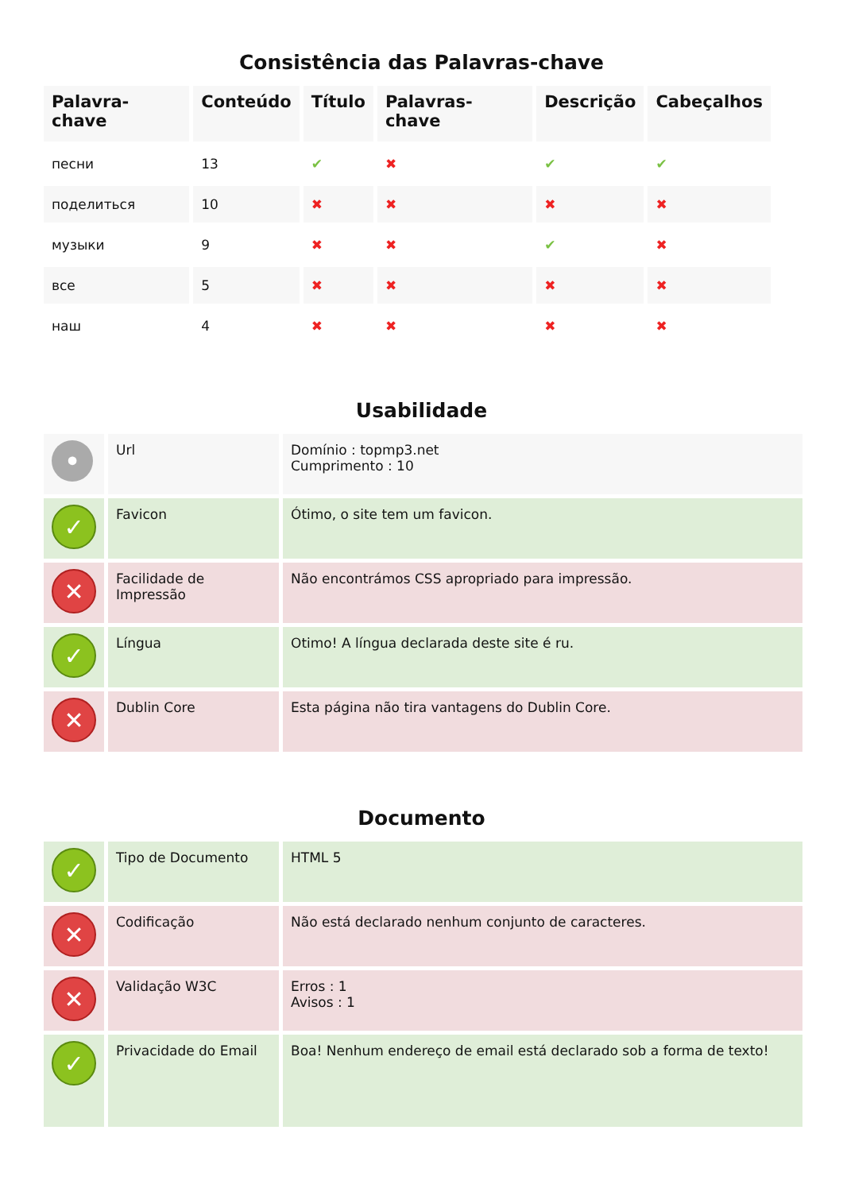Consistência das Palavras-chave
| Palavra-chave | Conteúdo | Título | Palavras-chave | Descrição | Cabeçalhos |
| --- | --- | --- | --- | --- | --- |
| песни | 13 | ✔ | ✖ | ✔ | ✔ |
| поделиться | 10 | ✖ | ✖ | ✖ | ✖ |
| музыки | 9 | ✖ | ✖ | ✔ | ✖ |
| все | 5 | ✖ | ✖ | ✖ | ✖ |
| наш | 4 | ✖ | ✖ | ✖ | ✖ |
Usabilidade
| • | Url | Domínio : topmp3.net Cumprimento : 10 |
| ✓ | Favicon | Ótimo, o site tem um favicon. |
| ✕ | Facilidade de Impressão | Não encontrámos CSS apropriado para impressão. |
| ✓ | Língua | Otimo! A língua declarada deste site é ru. |
| ✕ | Dublin Core | Esta página não tira vantagens do Dublin Core. |
Documento
| ✓ | Tipo de Documento | HTML 5 |
| ✕ | Codificação | Não está declarado nenhum conjunto de caracteres. |
| ✕ | Validação W3C | Erros : 1 Avisos : 1 |
| ✓ | Privacidade do Email | Boa! Nenhum endereço de email está declarado sob a forma de texto! |